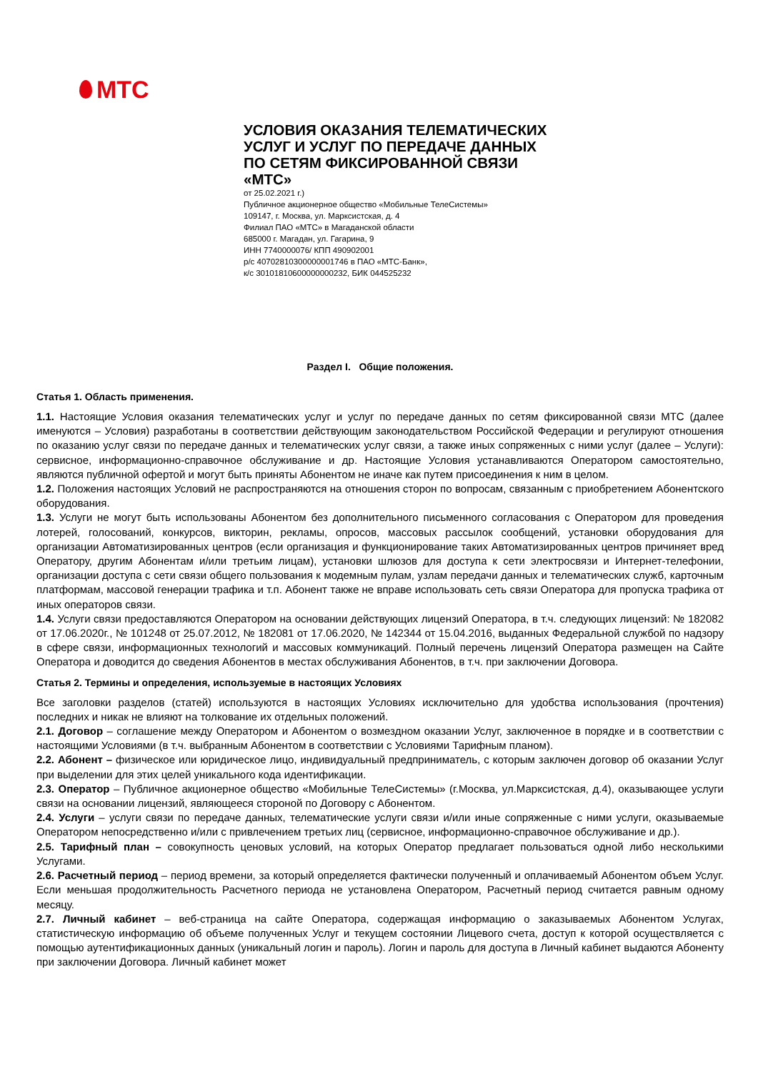МТС
УСЛОВИЯ ОКАЗАНИЯ ТЕЛЕМАТИЧЕСКИХ
УСЛУГ И УСЛУГ ПО ПЕРЕДАЧЕ ДАННЫХ
ПО СЕТЯМ ФИКСИРОВАННОЙ СВЯЗИ
«МТС»
от 25.02.2021 г.)
Публичное акционерное общество «Мобильные ТелеСистемы»
109147, г. Москва, ул. Марксистская, д. 4
Филиал ПАО «МТС» в Магаданской области
685000 г. Магадан, ул. Гагарина, 9
ИНН 7740000076/ КПП 490902001
р/с 40702810300000001746 в ПАО «МТС-Банк»,
к/с 30101810600000000232, БИК 044525232
Раздел I. Общие положения.
Статья 1. Область применения.
1.1. Настоящие Условия оказания телематических услуг и услуг по передаче данных по сетям фиксированной связи МТС (далее именуются – Условия) разработаны в соответствии действующим законодательством Российской Федерации и регулируют отношения по оказанию услуг связи по передаче данных и телематических услуг связи, а также иных сопряженных с ними услуг (далее – Услуги): сервисное, информационно-справочное обслуживание и др. Настоящие Условия устанавливаются Оператором самостоятельно, являются публичной офертой и могут быть приняты Абонентом не иначе как путем присоединения к ним в целом.
1.2. Положения настоящих Условий не распространяются на отношения сторон по вопросам, связанным с приобретением Абонентского оборудования.
1.3. Услуги не могут быть использованы Абонентом без дополнительного письменного согласования с Оператором для проведения лотерей, голосований, конкурсов, викторин, рекламы, опросов, массовых рассылок сообщений, установки оборудования для организации Автоматизированных центров (если организация и функционирование таких Автоматизированных центров причиняет вред Оператору, другим Абонентам и/или третьим лицам), установки шлюзов для доступа к сети электросвязи и Интернет-телефонии, организации доступа с сети связи общего пользования к модемным пулам, узлам передачи данных и телематических служб, карточным платформам, массовой генерации трафика и т.п. Абонент также не вправе использовать сеть связи Оператора для пропуска трафика от иных операторов связи.
1.4. Услуги связи предоставляются Оператором на основании действующих лицензий Оператора, в т.ч. следующих лицензий: № 182082 от 17.06.2020г., № 101248 от 25.07.2012, № 182081 от 17.06.2020, № 142344 от 15.04.2016, выданных Федеральной службой по надзору в сфере связи, информационных технологий и массовых коммуникаций. Полный перечень лицензий Оператора размещен на Сайте Оператора и доводится до сведения Абонентов в местах обслуживания Абонентов, в т.ч. при заключении Договора.
Статья 2. Термины и определения, используемые в настоящих Условиях
Все заголовки разделов (статей) используются в настоящих Условиях исключительно для удобства использования (прочтения) последних и никак не влияют на толкование их отдельных положений.
2.1. Договор – соглашение между Оператором и Абонентом о возмездном оказании Услуг, заключенное в порядке и в соответствии с настоящими Условиями (в т.ч. выбранным Абонентом в соответствии с Условиями Тарифным планом).
2.2. Абонент – физическое или юридическое лицо, индивидуальный предприниматель, с которым заключен договор об оказании Услуг при выделении для этих целей уникального кода идентификации.
2.3. Оператор – Публичное акционерное общество «Мобильные ТелеСистемы» (г.Москва, ул.Марксистская, д.4), оказывающее услуги связи на основании лицензий, являющееся стороной по Договору с Абонентом.
2.4. Услуги – услуги связи по передаче данных, телематические услуги связи и/или иные сопряженные с ними услуги, оказываемые Оператором непосредственно и/или с привлечением третьих лиц (сервисное, информационно-справочное обслуживание и др.).
2.5. Тарифный план – совокупность ценовых условий, на которых Оператор предлагает пользоваться одной либо несколькими Услугами.
2.6. Расчетный период – период времени, за который определяется фактически полученный и оплачиваемый Абонентом объем Услуг. Если меньшая продолжительность Расчетного периода не установлена Оператором, Расчетный период считается равным одному месяцу.
2.7. Личный кабинет – веб-страница на сайте Оператора, содержащая информацию о заказываемых Абонентом Услугах, статистическую информацию об объеме полученных Услуг и текущем состоянии Лицевого счета, доступ к которой осуществляется с помощью аутентификационных данных (уникальный логин и пароль). Логин и пароль для доступа в Личный кабинет выдаются Абоненту при заключении Договора. Личный кабинет может